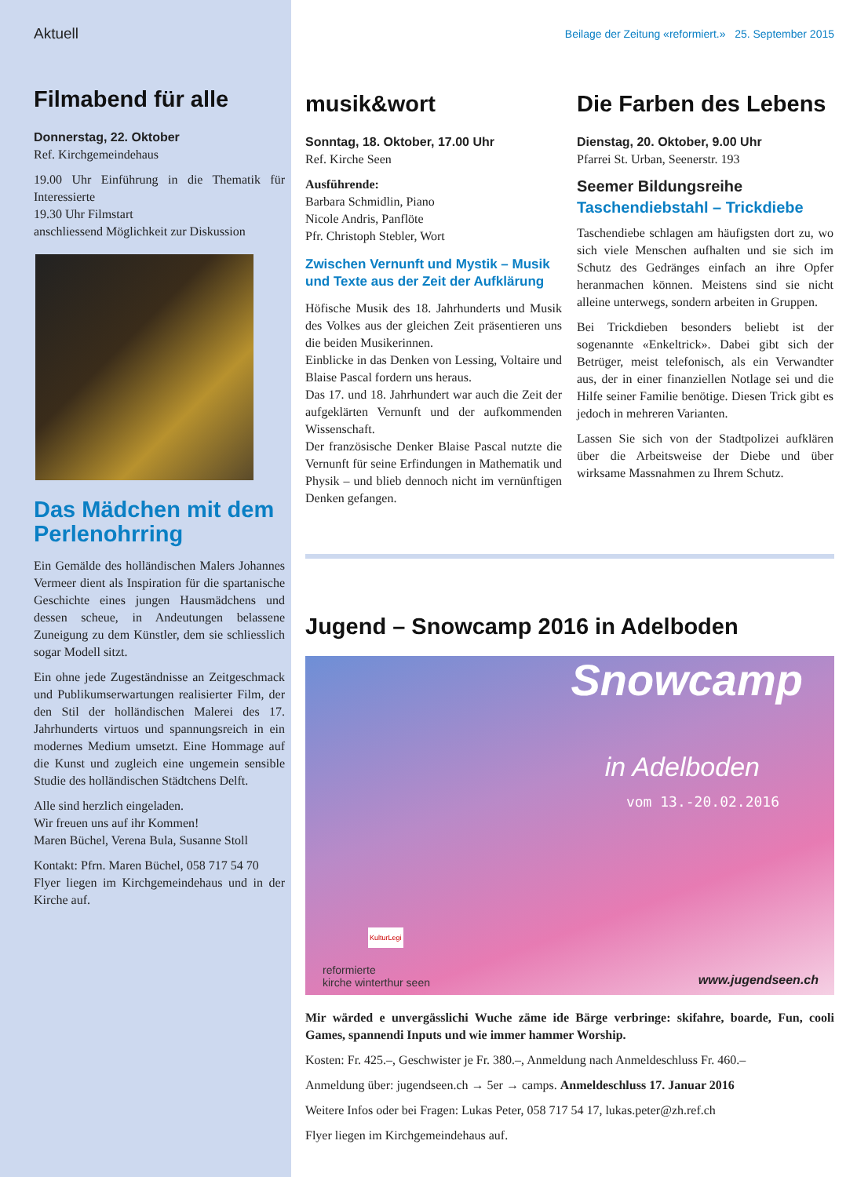Aktuell
Filmabend für alle
Donnerstag, 22. Oktober
Ref. Kirchgemeindehaus
19.00 Uhr Einführung in die Thematik für Interessierte
19.30 Uhr Filmstart
anschliessend Möglichkeit zur Diskussion
Das Mädchen mit dem Perlenohrring
Ein Gemälde des holländischen Malers Johannes Vermeer dient als Inspiration für die spartanische Geschichte eines jungen Hausmädchens und dessen scheue, in Andeutungen belassene Zuneigung zu dem Künstler, dem sie schliesslich sogar Modell sitzt.
Ein ohne jede Zugeständnisse an Zeitgeschmack und Publikumserwartungen realisierter Film, der den Stil der holländischen Malerei des 17. Jahrhunderts virtuos und spannungsreich in ein modernes Medium umsetzt. Eine Hommage auf die Kunst und zugleich eine ungemein sensible Studie des holländischen Städtchens Delft.
Alle sind herzlich eingeladen.
Wir freuen uns auf ihr Kommen!
Maren Büchel, Verena Bula, Susanne Stoll
Kontakt: Pfrn. Maren Büchel, 058 717 54 70
Flyer liegen im Kirchgemeindehaus und in der Kirche auf.
Beilage der Zeitung «reformiert.» 25. September 2015
musik&wort
Sonntag, 18. Oktober, 17.00 Uhr
Ref. Kirche Seen
Ausführende:
Barbara Schmidlin, Piano
Nicole Andris, Panflöte
Pfr. Christoph Stebler, Wort
Zwischen Vernunft und Mystik – Musik und Texte aus der Zeit der Aufklärung
Höfische Musik des 18. Jahrhunderts und Musik des Volkes aus der gleichen Zeit präsentieren uns die beiden Musikerinnen.
Einblicke in das Denken von Lessing, Voltaire und Blaise Pascal fordern uns heraus.
Das 17. und 18. Jahrhundert war auch die Zeit der aufgeklärten Vernunft und der aufkommenden Wissenschaft.
Der französische Denker Blaise Pascal nutzte die Vernunft für seine Erfindungen in Mathematik und Physik – und blieb dennoch nicht im vernünftigen Denken gefangen.
Die Farben des Lebens
Dienstag, 20. Oktober, 9.00 Uhr
Pfarrei St. Urban, Seenerstr. 193
Seemer Bildungsreihe
Taschendiebstahl – Trickdiebe
Taschendiebe schlagen am häufigsten dort zu, wo sich viele Menschen aufhalten und sie sich im Schutz des Gedränges einfach an ihre Opfer heranmachen können. Meistens sind sie nicht alleine unterwegs, sondern arbeiten in Gruppen.
Bei Trickdieben besonders beliebt ist der sogenannte «Enkeltrick». Dabei gibt sich der Betrüger, meist telefonisch, als ein Verwandter aus, der in einer finanziellen Notlage sei und die Hilfe seiner Familie benötige. Diesen Trick gibt es jedoch in mehreren Varianten.
Lassen Sie sich von der Stadtpolizei aufklären über die Arbeitsweise der Diebe und über wirksame Massnahmen zu Ihrem Schutz.
Jugend – Snowcamp 2016 in Adelboden
Snowcamp
in Adelboden
vom 13.-20.02.2016
reformierte
kirche winterthur seen
KulturLegi
www.jugendseen.ch
Mir wärded e unvergässlichi Wuche zäme ide Bärge verbringe: skifahre, boarde, Fun, cooli Games, spannendi Inputs und wie immer hammer Worship.
Kosten: Fr. 425.–, Geschwister je Fr. 380.–, Anmeldung nach Anmeldeschluss Fr. 460.–
Anmeldung über: jugendseen.ch → 5er → camps. Anmeldeschluss 17. Januar 2016
Weitere Infos oder bei Fragen: Lukas Peter, 058 717 54 17, lukas.peter@zh.ref.ch
Flyer liegen im Kirchgemeindehaus auf.